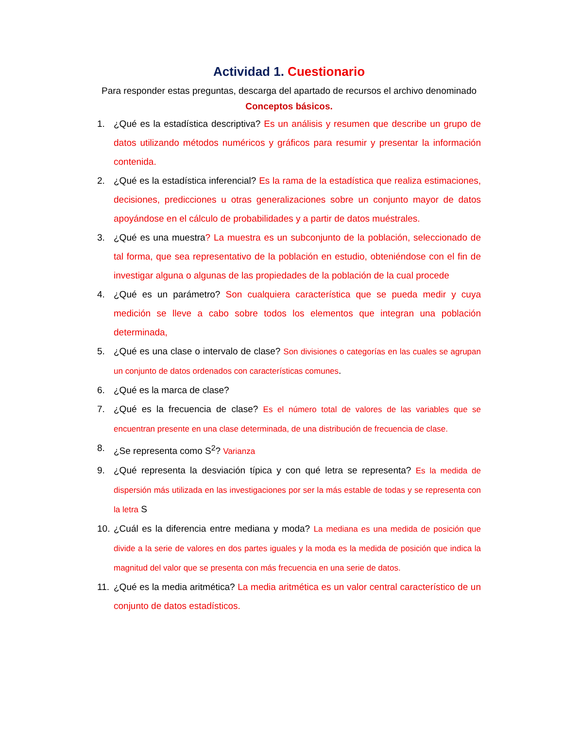Actividad 1. Cuestionario
Para responder estas preguntas, descarga del apartado de recursos el archivo denominado Conceptos básicos.
1. ¿Qué es la estadística descriptiva? Es un análisis y resumen que describe un grupo de datos utilizando métodos numéricos y gráficos para resumir y presentar la información contenida.
2. ¿Qué es la estadística inferencial? Es la rama de la estadística que realiza estimaciones, decisiones, predicciones u otras generalizaciones sobre un conjunto mayor de datos apoyándose en el cálculo de probabilidades y a partir de datos muéstrales.
3. ¿Qué es una muestra? La muestra es un subconjunto de la población, seleccionado de tal forma, que sea representativo de la población en estudio, obteniéndose con el fin de investigar alguna o algunas de las propiedades de la población de la cual procede
4. ¿Qué es un parámetro? Son cualquiera característica que se pueda medir y cuya medición se lleve a cabo sobre todos los elementos que integran una población determinada,
5. ¿Qué es una clase o intervalo de clase? Son divisiones o categorías en las cuales se agrupan un conjunto de datos ordenados con características comunes.
6. ¿Qué es la marca de clase?
7. ¿Qué es la frecuencia de clase? Es el número total de valores de las variables que se encuentran presente en una clase determinada, de una distribución de frecuencia de clase.
8. ¿Se representa como S<sup>2</sup>? Varianza
9. ¿Qué representa la desviación típica y con qué letra se representa? Es la medida de dispersión más utilizada en las investigaciones por ser la más estable de todas y se representa con la letra S
10.
¿Cuál es la diferencia entre mediana y moda? La mediana es una medida de posición que divide a la serie de valores en dos partes iguales y la moda es la medida de posición que indica la magnitud del valor que se presenta con más frecuencia en una serie de datos.
11.
¿Qué es la media aritmética? La media aritmética es un valor central característico de un conjunto de datos estadísticos.